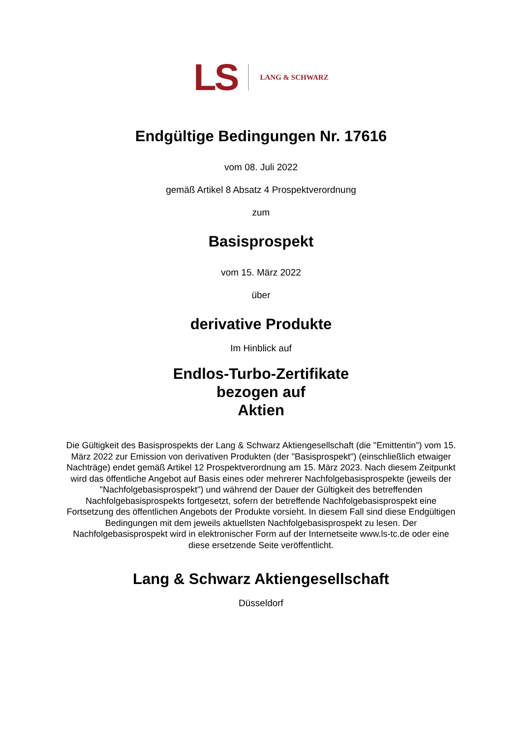LS LANG & SCHWARZ
Endgültige Bedingungen Nr. 17616
vom 08. Juli 2022
gemäß Artikel 8 Absatz 4 Prospektverordnung
zum
Basisprospekt
vom 15. März 2022
über
derivative Produkte
Im Hinblick auf
Endlos-Turbo-Zertifikate
bezogen auf
Aktien
Die Gültigkeit des Basisprospekts der Lang & Schwarz Aktiengesellschaft (die "Emittentin") vom 15. März 2022 zur Emission von derivativen Produkten (der "Basisprospekt") (einschließlich etwaiger Nachträge) endet gemäß Artikel 12 Prospektverordnung am 15. März 2023. Nach diesem Zeitpunkt wird das öffentliche Angebot auf Basis eines oder mehrerer Nachfolgebasisprospekte (jeweils der "Nachfolgebasisprospekt") und während der Dauer der Gültigkeit des betreffenden Nachfolgebasisprospekts fortgesetzt, sofern der betreffende Nachfolgebasisprospekt eine Fortsetzung des öffentlichen Angebots der Produkte vorsieht. In diesem Fall sind diese Endgültigen Bedingungen mit dem jeweils aktuellsten Nachfolgebasisprospekt zu lesen. Der Nachfolgebasisprospekt wird in elektronischer Form auf der Internetseite www.ls-tc.de oder eine diese ersetzende Seite veröffentlicht.
Lang & Schwarz Aktiengesellschaft
Düsseldorf